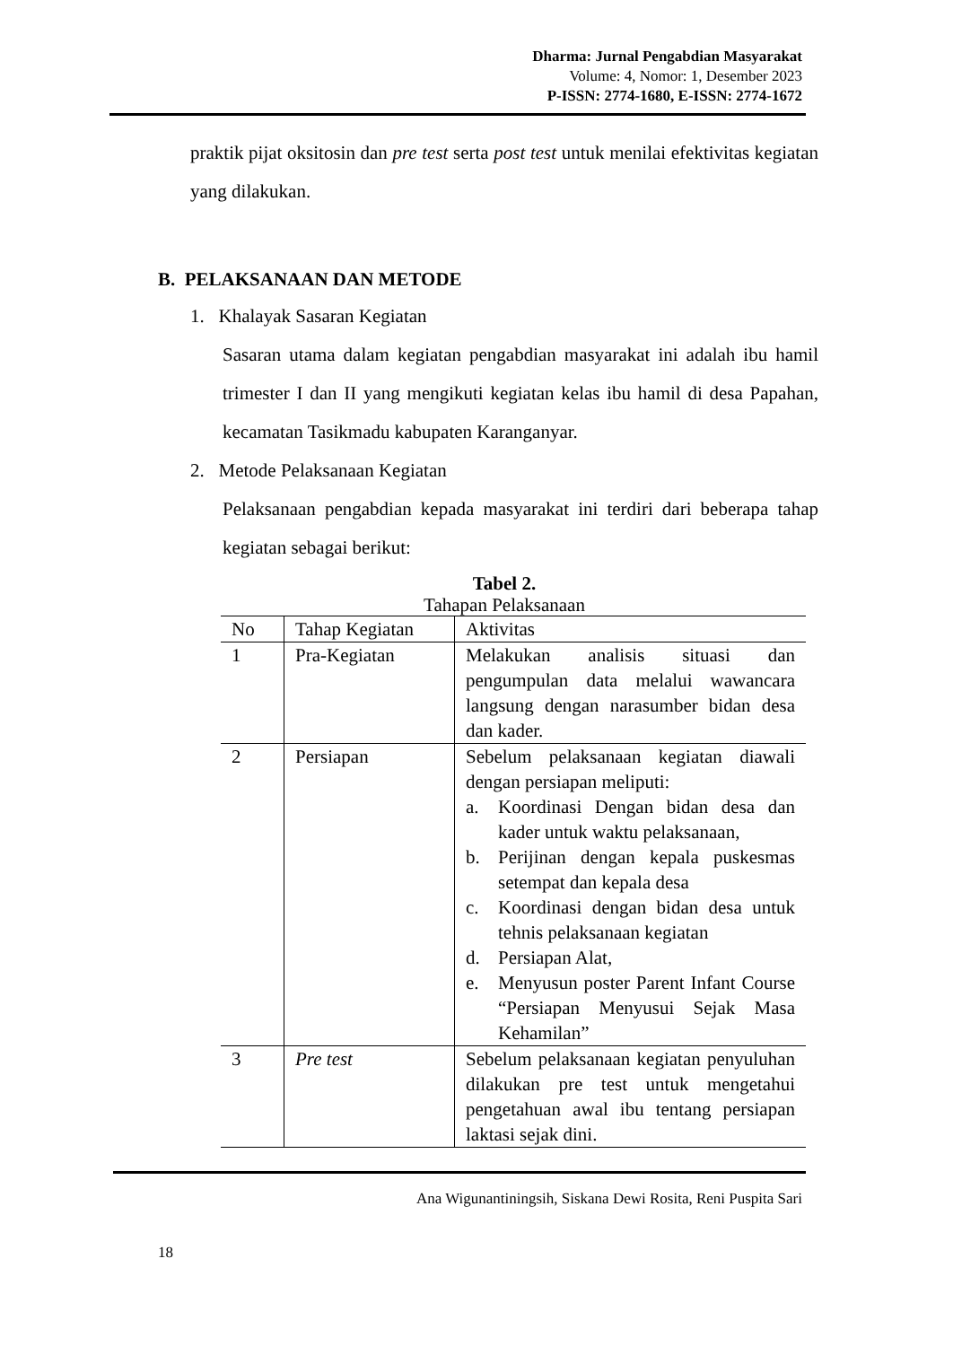Dharma: Jurnal Pengabdian Masyarakat
Volume: 4, Nomor: 1, Desember 2023
P-ISSN: 2774-1680, E-ISSN: 2774-1672
praktik pijat oksitosin dan pre test serta post test untuk menilai efektivitas kegiatan yang dilakukan.
B. PELAKSANAAN DAN METODE
1. Khalayak Sasaran Kegiatan
Sasaran utama dalam kegiatan pengabdian masyarakat ini adalah ibu hamil trimester I dan II yang mengikuti kegiatan kelas ibu hamil di desa Papahan, kecamatan Tasikmadu kabupaten Karanganyar.
2. Metode Pelaksanaan Kegiatan
Pelaksanaan pengabdian kepada masyarakat ini terdiri dari beberapa tahap kegiatan sebagai berikut:
Tabel 2.
Tahapan Pelaksanaan
| No | Tahap Kegiatan | Aktivitas |
| 1 | Pra-Kegiatan | Melakukan analisis situasi dan pengumpulan data melalui wawancara langsung dengan narasumber bidan desa dan kader. |
| 2 | Persiapan | Sebelum pelaksanaan kegiatan diawali dengan persiapan meliputi: a. Koordinasi Dengan bidan desa dan kader untuk waktu pelaksanaan, b. Perijinan dengan kepala puskesmas setempat dan kepala desa c. Koordinasi dengan bidan desa untuk tehnis pelaksanaan kegiatan d. Persiapan Alat, e. Menyusun poster Parent Infant Course “Persiapan Menyusui Sejak Masa Kehamilan” |
| 3 | Pre test | Sebelum pelaksanaan kegiatan penyuluhan dilakukan pre test untuk mengetahui pengetahuan awal ibu tentang persiapan laktasi sejak dini. |
Ana Wigunantiningsih, Siskana Dewi Rosita, Reni Puspita Sari
18